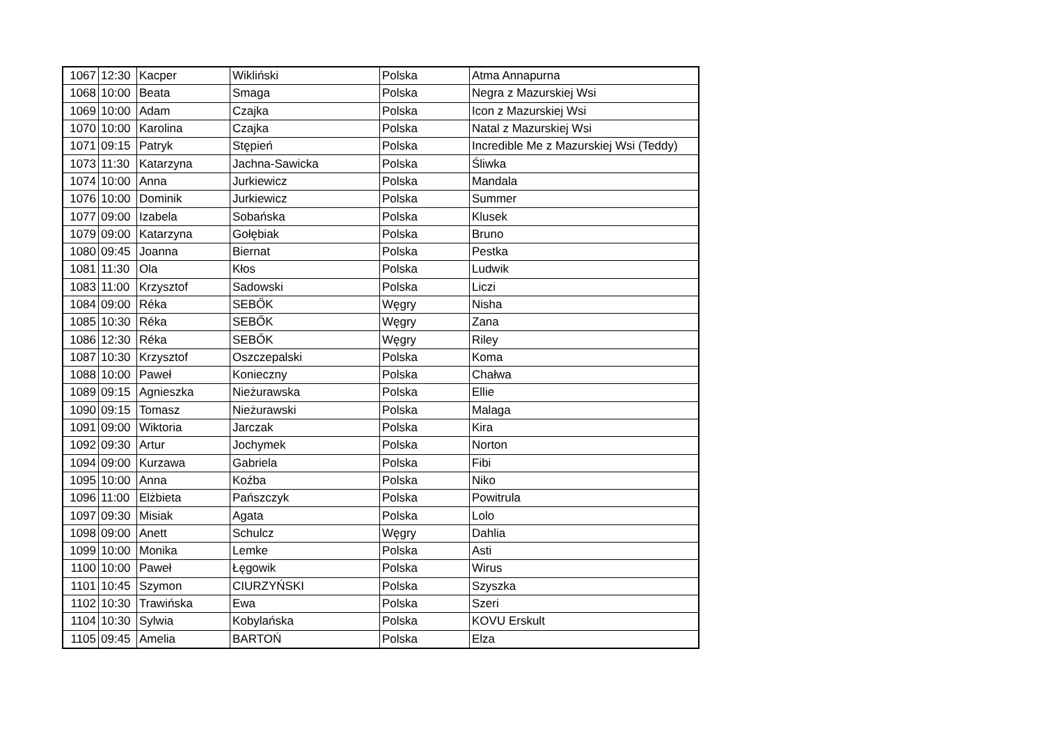| 1067 | 12:30 | Kacper | Wikliński | Polska | Atma Annapurna |
| 1068 | 10:00 | Beata | Smaga | Polska | Negra z Mazurskiej Wsi |
| 1069 | 10:00 | Adam | Czajka | Polska | Icon z Mazurskiej Wsi |
| 1070 | 10:00 | Karolina | Czajka | Polska | Natal z Mazurskiej Wsi |
| 1071 | 09:15 | Patryk | Stępień | Polska | Incredible Me z Mazurskiej Wsi (Teddy) |
| 1073 | 11:30 | Katarzyna | Jachna-Sawicka | Polska | Śliwka |
| 1074 | 10:00 | Anna | Jurkiewicz | Polska | Mandala |
| 1076 | 10:00 | Dominik | Jurkiewicz | Polska | Summer |
| 1077 | 09:00 | Izabela | Sobańska | Polska | Klusek |
| 1079 | 09:00 | Katarzyna | Gołębiak | Polska | Bruno |
| 1080 | 09:45 | Joanna | Biernat | Polska | Pestka |
| 1081 | 11:30 | Ola | Kłos | Polska | Ludwik |
| 1083 | 11:00 | Krzysztof | Sadowski | Polska | Liczi |
| 1084 | 09:00 | Réka | SEBŐK | Węgry | Nisha |
| 1085 | 10:30 | Réka | SEBŐK | Węgry | Zana |
| 1086 | 12:30 | Réka | SEBŐK | Węgry | Riley |
| 1087 | 10:30 | Krzysztof | Oszczepalski | Polska | Koma |
| 1088 | 10:00 | Paweł | Konieczny | Polska | Chałwa |
| 1089 | 09:15 | Agnieszka | Nieżurawska | Polska | Ellie |
| 1090 | 09:15 | Tomasz | Nieżurawski | Polska | Malaga |
| 1091 | 09:00 | Wiktoria | Jarczak | Polska | Kira |
| 1092 | 09:30 | Artur | Jochymek | Polska | Norton |
| 1094 | 09:00 | Kurzawa | Gabriela | Polska | Fibi |
| 1095 | 10:00 | Anna | Koźba | Polska | Niko |
| 1096 | 11:00 | Elżbieta | Pańszczyk | Polska | Powitrula |
| 1097 | 09:30 | Misiak | Agata | Polska | Lolo |
| 1098 | 09:00 | Anett | Schulcz | Węgry | Dahlia |
| 1099 | 10:00 | Monika | Lemke | Polska | Asti |
| 1100 | 10:00 | Paweł | Łęgowik | Polska | Wirus |
| 1101 | 10:45 | Szymon | CIURZYŃSKI | Polska | Szyszka |
| 1102 | 10:30 | Trawińska | Ewa | Polska | Szeri |
| 1104 | 10:30 | Sylwia | Kobylańska | Polska | KOVU Erskult |
| 1105 | 09:45 | Amelia | BARTOŃ | Polska | Elza |